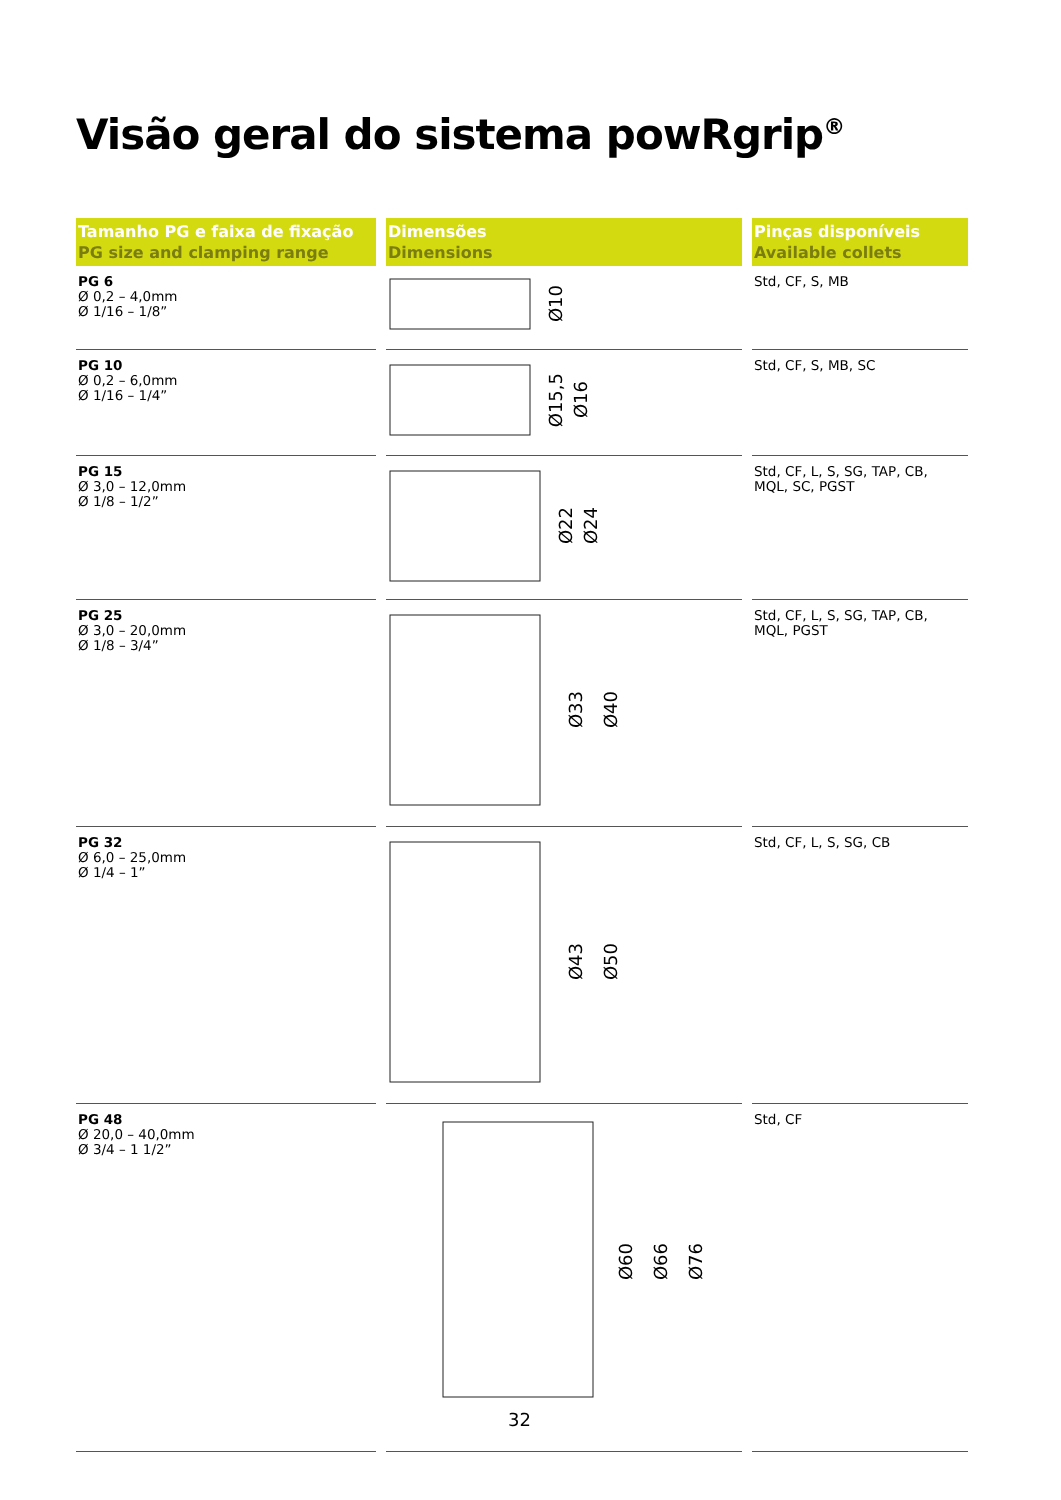Visão geral do sistema powRgrip<sup>®</sup>
| Tamanho PG e faixa de fixação PG size and clamping range | | Dimensões Dimensions | | Pinças disponíveis Available collets |
| PG 6 Ø 0,2 – 4,0mm Ø 1/16 – 1/8” | | Ø10 | | Std, CF, S, MB |
| PG 10 Ø 0,2 – 6,0mm Ø 1/16 – 1/4” | | Ø15,5 Ø16 | | Std, CF, S, MB, SC |
| PG 15 Ø 3,0 – 12,0mm Ø 1/8 – 1/2” | | Ø22 Ø24 | | Std, CF, L, S, SG, TAP, CB, MQL, SC, PGST |
| PG 25 Ø 3,0 – 20,0mm Ø 1/8 – 3/4” | | Ø33 Ø40 | | Std, CF, L, S, SG, TAP, CB, MQL, PGST |
| PG 32 Ø 6,0 – 25,0mm Ø 1/4 – 1” | | Ø43 Ø50 | | Std, CF, L, S, SG, CB |
| PG 48 Ø 20,0 – 40,0mm Ø 3/4 – 1 1/2” | | Ø60 Ø66 Ø76 32 | | Std, CF |